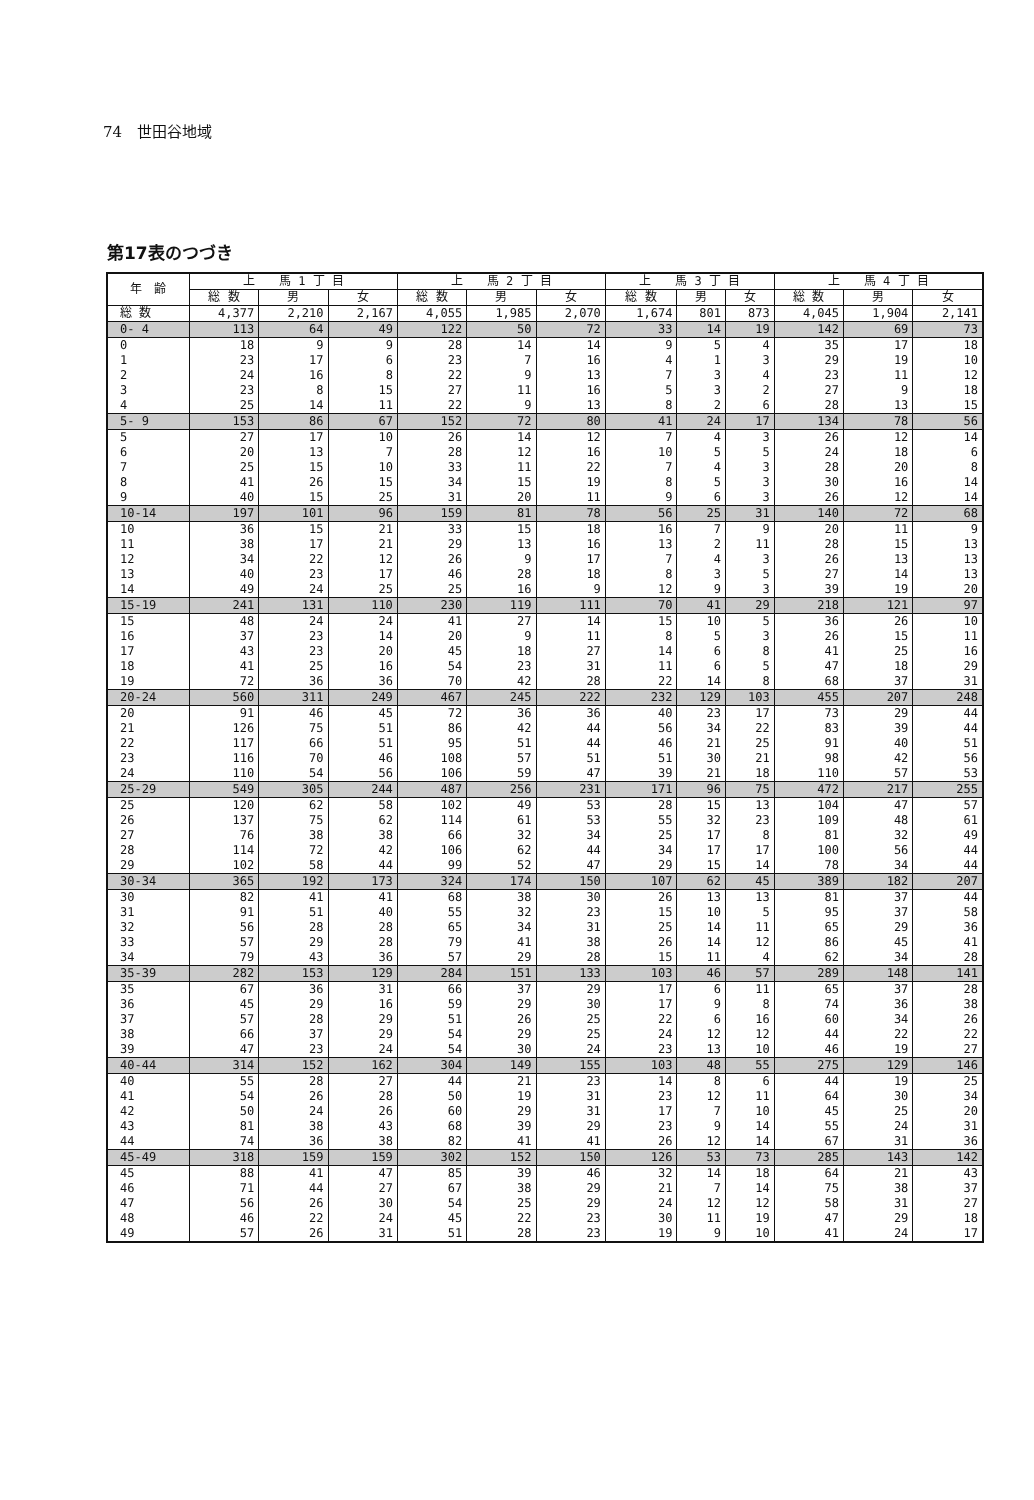74　世田谷地域
第17表のつづき
| 年 齢 | 上 馬 1 丁 目 | | | 上 馬 2 丁 目 | | | 上 馬 3 丁 目 | | | 上 馬 4 丁 目 | | |
| --- | --- | --- | --- | --- | --- | --- | --- | --- | --- | --- | --- | --- |
| | 総 数 | 男 | 女 | 総 数 | 男 | 女 | 総 数 | 男 | 女 | 総 数 | 男 | 女 |
| 総 数 | 4,377 | 2,210 | 2,167 | 4,055 | 1,985 | 2,070 | 1,674 | 801 | 873 | 4,045 | 1,904 | 2,141 |
| 0- 4 | 113 | 64 | 49 | 122 | 50 | 72 | 33 | 14 | 19 | 142 | 69 | 73 |
| 0 | 18 | 9 | 9 | 28 | 14 | 14 | 9 | 5 | 4 | 35 | 17 | 18 |
| 1 | 23 | 17 | 6 | 23 | 7 | 16 | 4 | 1 | 3 | 29 | 19 | 10 |
| 2 | 24 | 16 | 8 | 22 | 9 | 13 | 7 | 3 | 4 | 23 | 11 | 12 |
| 3 | 23 | 8 | 15 | 27 | 11 | 16 | 5 | 3 | 2 | 27 | 9 | 18 |
| 4 | 25 | 14 | 11 | 22 | 9 | 13 | 8 | 2 | 6 | 28 | 13 | 15 |
| 5- 9 | 153 | 86 | 67 | 152 | 72 | 80 | 41 | 24 | 17 | 134 | 78 | 56 |
| 5 | 27 | 17 | 10 | 26 | 14 | 12 | 7 | 4 | 3 | 26 | 12 | 14 |
| 6 | 20 | 13 | 7 | 28 | 12 | 16 | 10 | 5 | 5 | 24 | 18 | 6 |
| 7 | 25 | 15 | 10 | 33 | 11 | 22 | 7 | 4 | 3 | 28 | 20 | 8 |
| 8 | 41 | 26 | 15 | 34 | 15 | 19 | 8 | 5 | 3 | 30 | 16 | 14 |
| 9 | 40 | 15 | 25 | 31 | 20 | 11 | 9 | 6 | 3 | 26 | 12 | 14 |
| 10-14 | 197 | 101 | 96 | 159 | 81 | 78 | 56 | 25 | 31 | 140 | 72 | 68 |
| 10 | 36 | 15 | 21 | 33 | 15 | 18 | 16 | 7 | 9 | 20 | 11 | 9 |
| 11 | 38 | 17 | 21 | 29 | 13 | 16 | 13 | 2 | 11 | 28 | 15 | 13 |
| 12 | 34 | 22 | 12 | 26 | 9 | 17 | 7 | 4 | 3 | 26 | 13 | 13 |
| 13 | 40 | 23 | 17 | 46 | 28 | 18 | 8 | 3 | 5 | 27 | 14 | 13 |
| 14 | 49 | 24 | 25 | 25 | 16 | 9 | 12 | 9 | 3 | 39 | 19 | 20 |
| 15-19 | 241 | 131 | 110 | 230 | 119 | 111 | 70 | 41 | 29 | 218 | 121 | 97 |
| 15 | 48 | 24 | 24 | 41 | 27 | 14 | 15 | 10 | 5 | 36 | 26 | 10 |
| 16 | 37 | 23 | 14 | 20 | 9 | 11 | 8 | 5 | 3 | 26 | 15 | 11 |
| 17 | 43 | 23 | 20 | 45 | 18 | 27 | 14 | 6 | 8 | 41 | 25 | 16 |
| 18 | 41 | 25 | 16 | 54 | 23 | 31 | 11 | 6 | 5 | 47 | 18 | 29 |
| 19 | 72 | 36 | 36 | 70 | 42 | 28 | 22 | 14 | 8 | 68 | 37 | 31 |
| 20-24 | 560 | 311 | 249 | 467 | 245 | 222 | 232 | 129 | 103 | 455 | 207 | 248 |
| 20 | 91 | 46 | 45 | 72 | 36 | 36 | 40 | 23 | 17 | 73 | 29 | 44 |
| 21 | 126 | 75 | 51 | 86 | 42 | 44 | 56 | 34 | 22 | 83 | 39 | 44 |
| 22 | 117 | 66 | 51 | 95 | 51 | 44 | 46 | 21 | 25 | 91 | 40 | 51 |
| 23 | 116 | 70 | 46 | 108 | 57 | 51 | 51 | 30 | 21 | 98 | 42 | 56 |
| 24 | 110 | 54 | 56 | 106 | 59 | 47 | 39 | 21 | 18 | 110 | 57 | 53 |
| 25-29 | 549 | 305 | 244 | 487 | 256 | 231 | 171 | 96 | 75 | 472 | 217 | 255 |
| 25 | 120 | 62 | 58 | 102 | 49 | 53 | 28 | 15 | 13 | 104 | 47 | 57 |
| 26 | 137 | 75 | 62 | 114 | 61 | 53 | 55 | 32 | 23 | 109 | 48 | 61 |
| 27 | 76 | 38 | 38 | 66 | 32 | 34 | 25 | 17 | 8 | 81 | 32 | 49 |
| 28 | 114 | 72 | 42 | 106 | 62 | 44 | 34 | 17 | 17 | 100 | 56 | 44 |
| 29 | 102 | 58 | 44 | 99 | 52 | 47 | 29 | 15 | 14 | 78 | 34 | 44 |
| 30-34 | 365 | 192 | 173 | 324 | 174 | 150 | 107 | 62 | 45 | 389 | 182 | 207 |
| 30 | 82 | 41 | 41 | 68 | 38 | 30 | 26 | 13 | 13 | 81 | 37 | 44 |
| 31 | 91 | 51 | 40 | 55 | 32 | 23 | 15 | 10 | 5 | 95 | 37 | 58 |
| 32 | 56 | 28 | 28 | 65 | 34 | 31 | 25 | 14 | 11 | 65 | 29 | 36 |
| 33 | 57 | 29 | 28 | 79 | 41 | 38 | 26 | 14 | 12 | 86 | 45 | 41 |
| 34 | 79 | 43 | 36 | 57 | 29 | 28 | 15 | 11 | 4 | 62 | 34 | 28 |
| 35-39 | 282 | 153 | 129 | 284 | 151 | 133 | 103 | 46 | 57 | 289 | 148 | 141 |
| 35 | 67 | 36 | 31 | 66 | 37 | 29 | 17 | 6 | 11 | 65 | 37 | 28 |
| 36 | 45 | 29 | 16 | 59 | 29 | 30 | 17 | 9 | 8 | 74 | 36 | 38 |
| 37 | 57 | 28 | 29 | 51 | 26 | 25 | 22 | 6 | 16 | 60 | 34 | 26 |
| 38 | 66 | 37 | 29 | 54 | 29 | 25 | 24 | 12 | 12 | 44 | 22 | 22 |
| 39 | 47 | 23 | 24 | 54 | 30 | 24 | 23 | 13 | 10 | 46 | 19 | 27 |
| 40-44 | 314 | 152 | 162 | 304 | 149 | 155 | 103 | 48 | 55 | 275 | 129 | 146 |
| 40 | 55 | 28 | 27 | 44 | 21 | 23 | 14 | 8 | 6 | 44 | 19 | 25 |
| 41 | 54 | 26 | 28 | 50 | 19 | 31 | 23 | 12 | 11 | 64 | 30 | 34 |
| 42 | 50 | 24 | 26 | 60 | 29 | 31 | 17 | 7 | 10 | 45 | 25 | 20 |
| 43 | 81 | 38 | 43 | 68 | 39 | 29 | 23 | 9 | 14 | 55 | 24 | 31 |
| 44 | 74 | 36 | 38 | 82 | 41 | 41 | 26 | 12 | 14 | 67 | 31 | 36 |
| 45-49 | 318 | 159 | 159 | 302 | 152 | 150 | 126 | 53 | 73 | 285 | 143 | 142 |
| 45 | 88 | 41 | 47 | 85 | 39 | 46 | 32 | 14 | 18 | 64 | 21 | 43 |
| 46 | 71 | 44 | 27 | 67 | 38 | 29 | 21 | 7 | 14 | 75 | 38 | 37 |
| 47 | 56 | 26 | 30 | 54 | 25 | 29 | 24 | 12 | 12 | 58 | 31 | 27 |
| 48 | 46 | 22 | 24 | 45 | 22 | 23 | 30 | 11 | 19 | 47 | 29 | 18 |
| 49 | 57 | 26 | 31 | 51 | 28 | 23 | 19 | 9 | 10 | 41 | 24 | 17 |